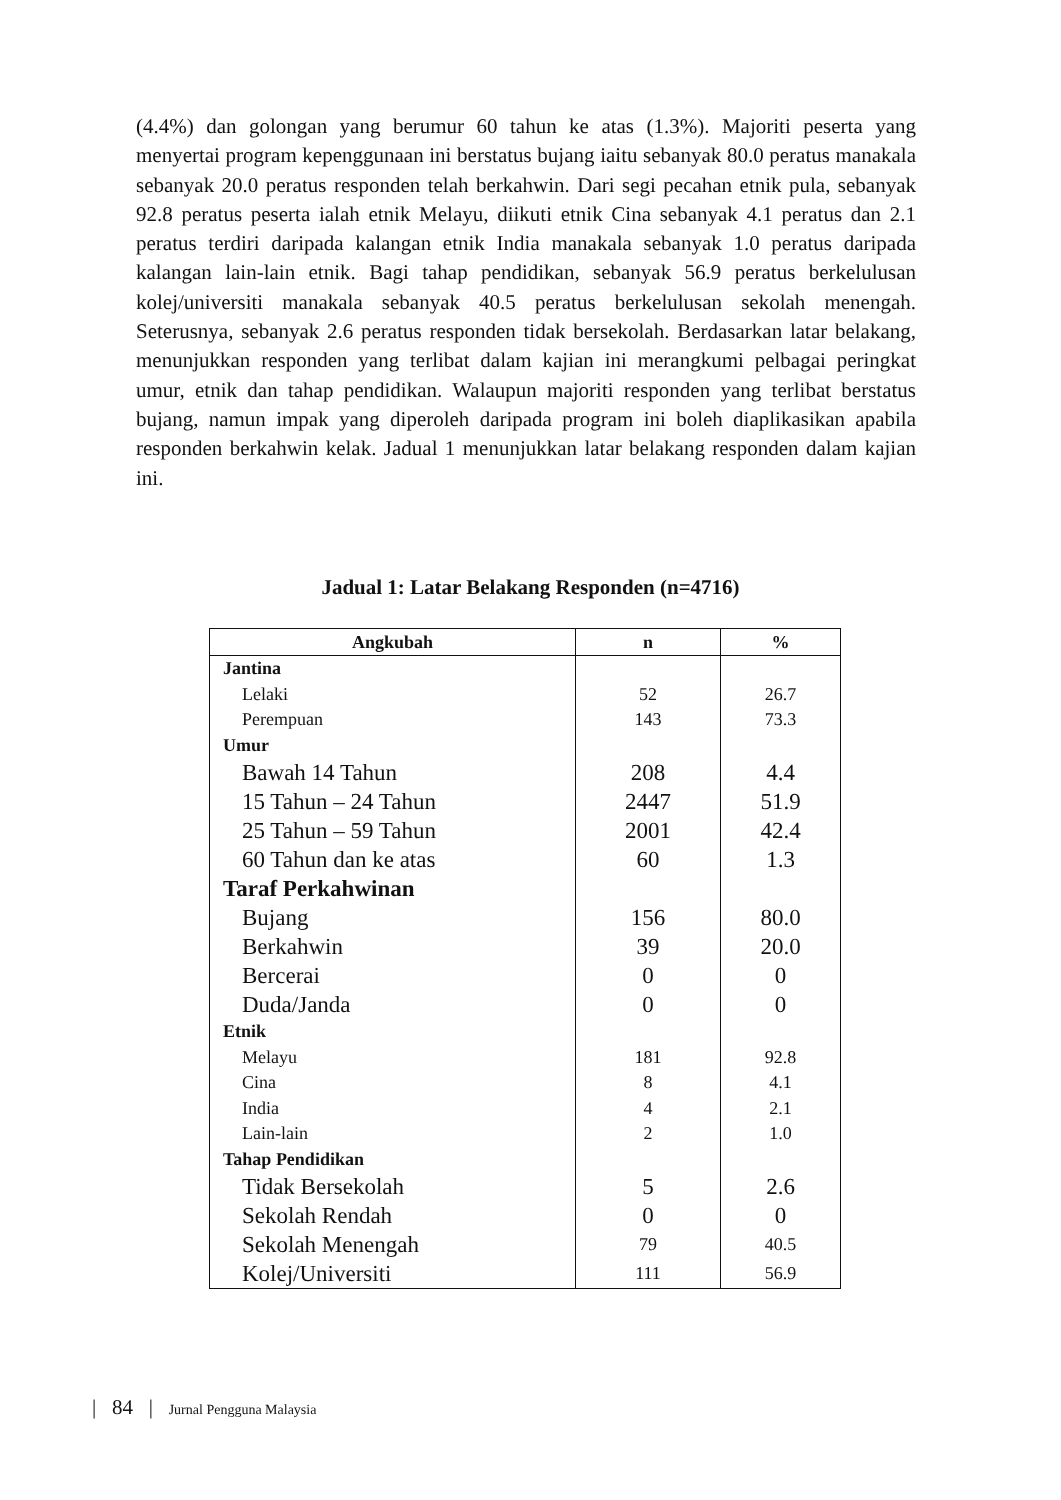(4.4%) dan golongan yang berumur 60 tahun ke atas (1.3%). Majoriti peserta yang menyertai program kepenggunaan ini berstatus bujang iaitu sebanyak 80.0 peratus manakala sebanyak 20.0 peratus responden telah berkahwin. Dari segi pecahan etnik pula, sebanyak 92.8 peratus peserta ialah etnik Melayu, diikuti etnik Cina sebanyak 4.1 peratus dan 2.1 peratus terdiri daripada kalangan etnik India manakala sebanyak 1.0 peratus daripada kalangan lain-lain etnik. Bagi tahap pendidikan, sebanyak 56.9 peratus berkelulusan kolej/universiti manakala sebanyak 40.5 peratus berkelulusan sekolah menengah. Seterusnya, sebanyak 2.6 peratus responden tidak bersekolah. Berdasarkan latar belakang, menunjukkan responden yang terlibat dalam kajian ini merangkumi pelbagai peringkat umur, etnik dan tahap pendidikan. Walaupun majoriti responden yang terlibat berstatus bujang, namun impak yang diperoleh daripada program ini boleh diaplikasikan apabila responden berkahwin kelak. Jadual 1 menunjukkan latar belakang responden dalam kajian ini.
Jadual 1: Latar Belakang Responden (n=4716)
| Angkubah | n | % |
| --- | --- | --- |
| Jantina | | |
| Lelaki | 52 | 26.7 |
| Perempuan | 143 | 73.3 |
| Umur | | |
| Bawah 14 Tahun | 208 | 4.4 |
| 15 Tahun – 24 Tahun | 2447 | 51.9 |
| 25 Tahun – 59 Tahun | 2001 | 42.4 |
| 60 Tahun dan ke atas | 60 | 1.3 |
| Taraf Perkahwinan | | |
| Bujang | 156 | 80.0 |
| Berkahwin | 39 | 20.0 |
| Bercerai | 0 | 0 |
| Duda/Janda | 0 | 0 |
| Etnik | | |
| Melayu | 181 | 92.8 |
| Cina | 8 | 4.1 |
| India | 4 | 2.1 |
| Lain-lain | 2 | 1.0 |
| Tahap Pendidikan | | |
| Tidak Bersekolah | 5 | 2.6 |
| Sekolah Rendah | 0 | 0 |
| Sekolah Menengah | 79 | 40.5 |
| Kolej/Universiti | 111 | 56.9 |
| 84 | Jurnal Pengguna Malaysia